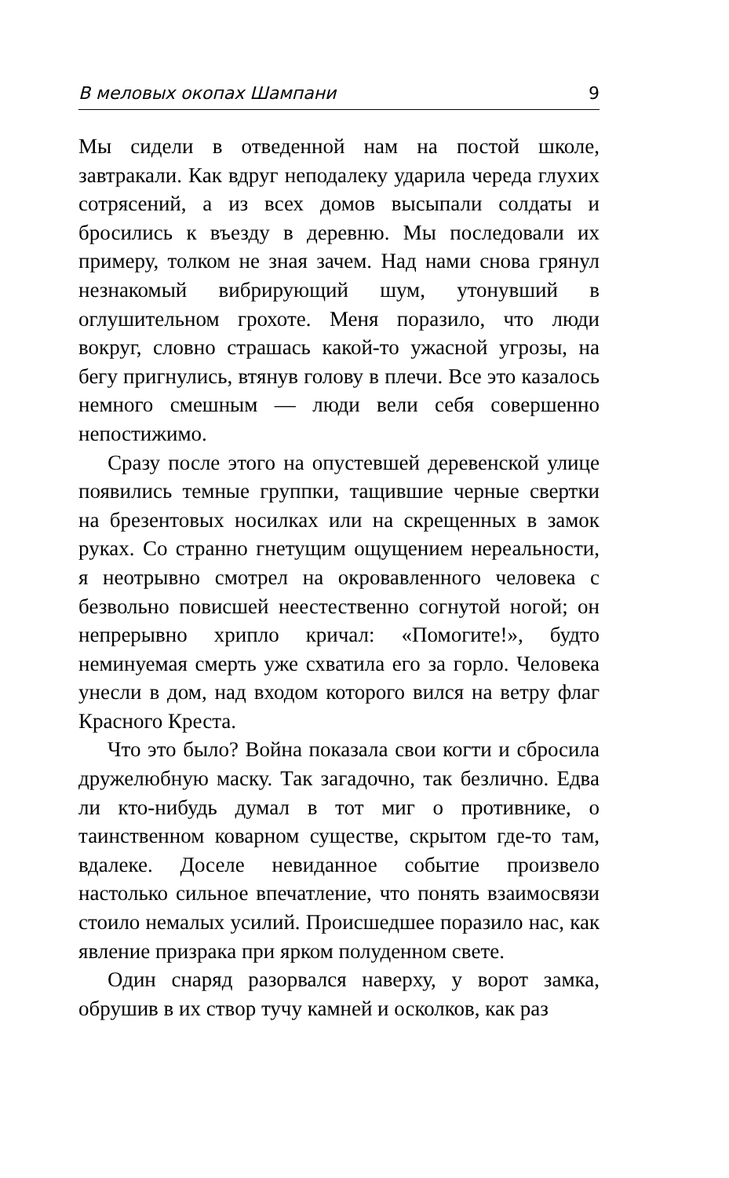В меловых окопах Шампани 9
Мы сидели в отведенной нам на постой школе, завтракали. Как вдруг неподалеку ударила череда глухих сотрясений, а из всех домов высыпали солдаты и бросились к въезду в деревню. Мы последовали их примеру, толком не зная зачем. Над нами снова грянул незнакомый вибрирующий шум, утонувший в оглушительном грохоте. Меня поразило, что люди вокруг, словно страшась какой-то ужасной угрозы, на бегу пригнулись, втянув голову в плечи. Все это казалось немного смешным — люди вели себя совершенно непостижимо.
Сразу после этого на опустевшей деревенской улице появились темные группки, тащившие черные свертки на брезентовых носилках или на скрещенных в замок руках. Со странно гнетущим ощущением нереальности, я неотрывно смотрел на окровавленного человека с безвольно повисшей неестественно согнутой ногой; он непрерывно хрипло кричал: «Помогите!», будто неминуемая смерть уже схватила его за горло. Человека унесли в дом, над входом которого вился на ветру флаг Красного Креста.
Что это было? Война показала свои когти и сбросила дружелюбную маску. Так загадочно, так безлично. Едва ли кто-нибудь думал в тот миг о противнике, о таинственном коварном существе, скрытом где-то там, вдалеке. Доселе невиданное событие произвело настолько сильное впечатление, что понять взаимосвязи стоило немалых усилий. Происшедшее поразило нас, как явление призрака при ярком полуденном свете.
Один снаряд разорвался наверху, у ворот замка, обрушив в их створ тучу камней и осколков, как раз